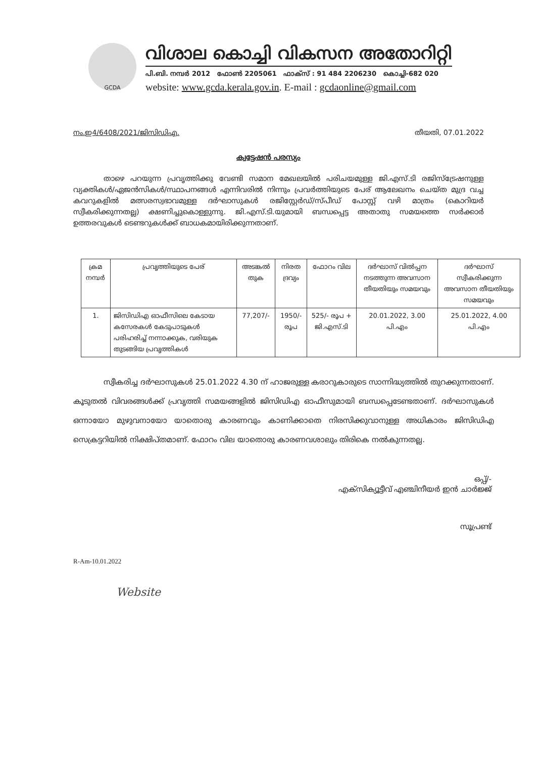GCDA
വിശാല കൊച്ചി വികസന അതോറിറ്റി
പി.ബി. നമ്പർ 2012 ഫോൺ 2205061 ഫാക്സ് : 91 484 2206230 കൊച്ചി-682 020
website: www.gcda.kerala.gov.in. E-mail : gcdaonline@gmail.com
നം.ഇ4/6408/2021/ജിസിഡിഎ. തീയതി, 07.01.2022
ക്വട്ടേഷൻ പരസ്യം
താഴെ പറയുന്ന പ്രവൃത്തിക്കു വേണ്ടി സമാന മേഖലയിൽ പരിചയമുള്ള ജി.എസ്.ടി രജിസ്ട്രേഷനുള്ള വ്യക്തികൾ/ഏജൻസികൾ/സ്ഥാപനങ്ങൾ എന്നിവരിൽ നിന്നും പ്രവർത്തിയുടെ പേര് ആലേഖനം ചെയ്ത മുദ്ര വച്ച കവറുകളിൽ മത്സരസ്വഭാവമുള്ള ദർഘാസുകൾ രജിസ്റ്റേർഡ്/സ്പീഡ് പോസ്റ്റ് വഴി മാത്രം (കൊറിയർ സ്വീകരിക്കുന്നതല്ല) ക്ഷണിച്ചുകൊള്ളുന്നു. ജി.എസ്.ടി.യുമായി ബന്ധപ്പെട്ട അതാതു സമയത്തെ സർക്കാർ ഉത്തരവുകൾ ടെണ്ടറുകൾക്ക് ബാധകമായിരിക്കുന്നതാണ്.
| ക്രമ നമ്പർ | പ്രവൃത്തിയുടെ പേര് | അടങ്കൽ തുക | നിരത ദ്രവ്യം | ഫോറം വില | ദർഘാസ് വിൽപ്പന നടത്തുന്ന അവസാന തീയതിയും സമയവും | ദർഘാസ് സ്വീകരിക്കുന്ന അവസാന തീയതിയും സമയവും |
| --- | --- | --- | --- | --- | --- | --- |
| 1. | ജിസിഡിഎ ഓഫീസിലെ കേടായ കസേരകൾ കേടുപാടുകൾ പരിഹരിച്ച് നന്നാക്കുക, വരിയുക തുടങ്ങിയ പ്രവൃത്തികൾ | 77,207/- | 1950/- രൂപ | 525/- രൂപ + ജി.എസ്.ടി | 20.01.2022, 3.00 പി.എം | 25.01.2022, 4.00 പി.എം |
സ്വീകരിച്ച ദർഘാസുകൾ 25.01.2022 4.30 ന് ഹാജരുള്ള കരാറുകാരുടെ സാന്നിദ്ധ്യത്തിൽ തുറക്കുന്നതാണ്. കൂടുതൽ വിവരങ്ങൾക്ക് പ്രവൃത്തി സമയങ്ങളിൽ ജിസിഡിഎ ഓഫീസുമായി ബന്ധപ്പെടേണ്ടതാണ്. ദർഘാസുകൾ ഒന്നായോ മുഴുവനായോ യാതൊരു കാരണവും കാണിക്കാതെ നിരസിക്കുവാനുള്ള അധികാരം ജിസിഡിഎ സെക്രട്ടറിയിൽ നിക്ഷിപ്തമാണ്. ഫോറം വില യാതൊരു കാരണവശാലും തിരികെ നൽകുന്നതല്ല.
ഒപ്പ്/-
എക്സിക്യൂട്ടീവ് എഞ്ചിനീയർ ഇൻ ചാർജ്ജ്
സൂപ്രണ്ട്
R-Am-10.01.2022
Website